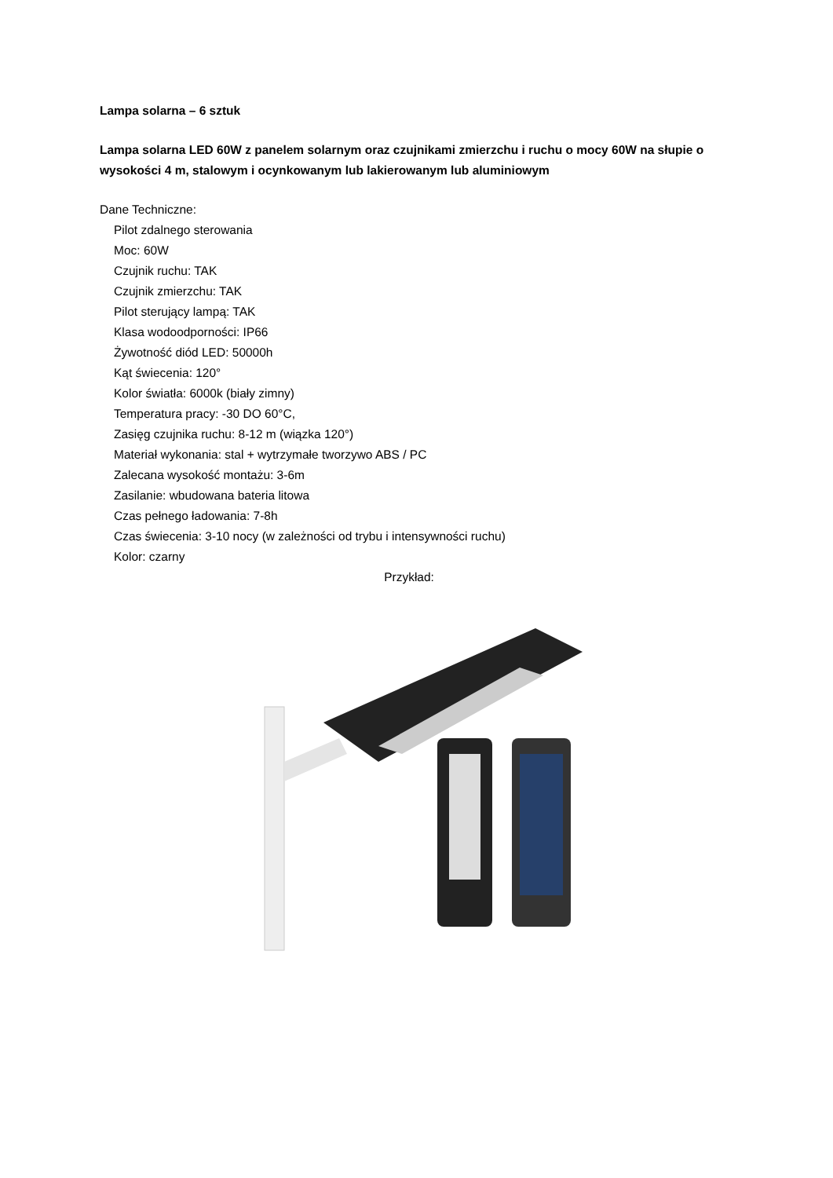Lampa solarna – 6 sztuk
Lampa solarna LED 60W z panelem solarnym oraz czujnikami zmierzchu i ruchu o mocy 60W na słupie o wysokości 4 m, stalowym i ocynkowanym lub lakierowanym lub aluminiowym
Dane Techniczne:
Pilot zdalnego sterowania
Moc: 60W
Czujnik ruchu: TAK
Czujnik zmierzchu: TAK
Pilot sterujący lampą: TAK
Klasa wodoodporności: IP66
Żywotność diód LED: 50000h
Kąt świecenia: 120°
Kolor światła: 6000k (biały zimny)
Temperatura pracy: -30 DO 60°C,
Zasięg czujnika ruchu: 8-12 m (wiązka 120°)
Materiał wykonania: stal + wytrzymałe tworzywo ABS / PC
Zalecana wysokość montażu: 3-6m
Zasilanie: wbudowana bateria litowa
Czas pełnego ładowania: 7-8h
Czas świecenia: 3-10 nocy (w zależności od trybu i intensywności ruchu)
Kolor: czarny
Przykład: